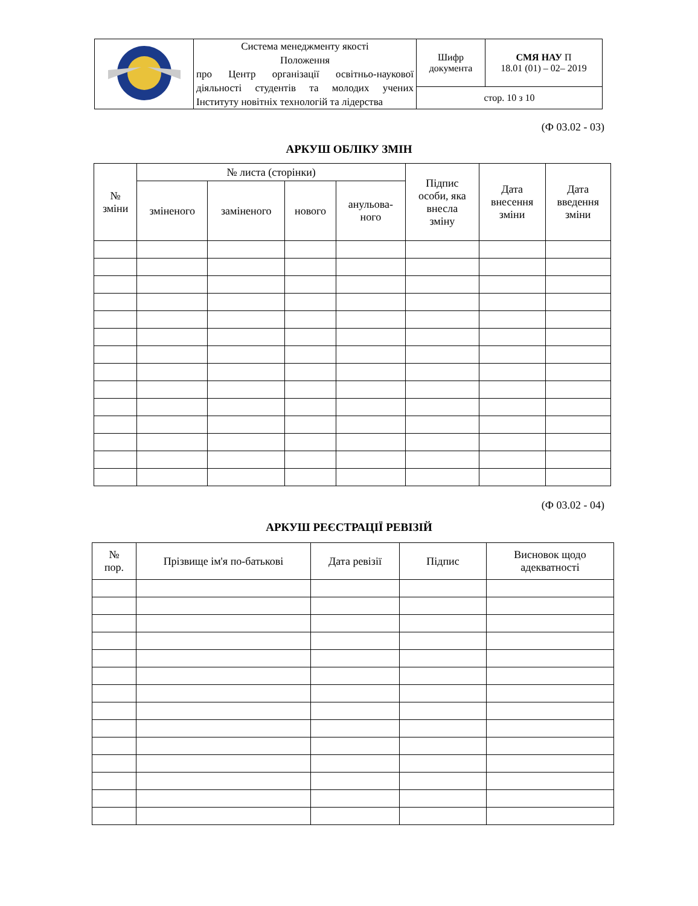| | Система менеджменту якості Положення про Центр організації освітньо-наукової діяльності студентів та молодих учених Інституту новітніх технологій та лідерства | Шифр документа | СМЯ НАУ П 18.01 (01) – 02– 2019 |
| | | стор. 10 з 10 | |
(Ф 03.02 - 03)
АРКУШ ОБЛІКУ ЗМІН
| № зміни | № листа (сторінки) | | | | Підпис особи, яка внесла зміну | Дата внесення зміни | Дата введення зміни |
| --- | --- | --- | --- | --- | --- | --- | --- |
| | зміненого | заміненого | нового | анульова- ного | | | |
(Ф 03.02 - 04)
АРКУШ РЕЄСТРАЦІЇ РЕВІЗІЙ
| № пор. | Прізвище ім'я по-батькові | Дата ревізії | Підпис | Висновок щодо адекватності |
| --- | --- | --- | --- | --- |